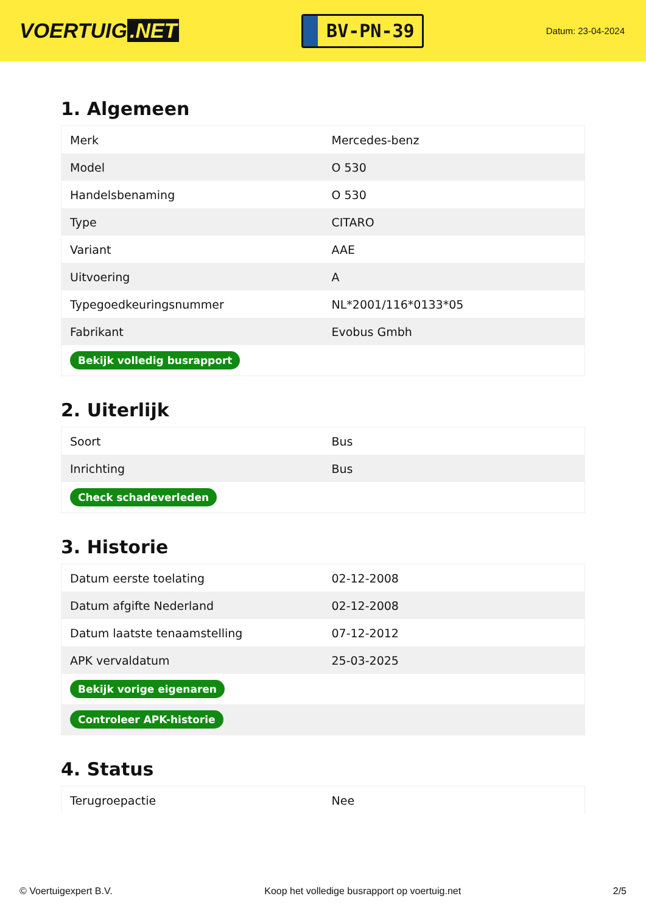VOERTUIG.NET
BV-PN-39
Datum: 23-04-2024
1. Algemeen
| Merk | Mercedes-benz |
| Model | O 530 |
| Handelsbenaming | O 530 |
| Type | CITARO |
| Variant | AAE |
| Uitvoering | A |
| Typegoedkeuringsnummer | NL*2001/116*0133*05 |
| Fabrikant | Evobus Gmbh |
| Bekijk volledig busrapport | |
2. Uiterlijk
| Soort | Bus |
| Inrichting | Bus |
| Check schadeverleden | |
3. Historie
| Datum eerste toelating | 02-12-2008 |
| Datum afgifte Nederland | 02-12-2008 |
| Datum laatste tenaamstelling | 07-12-2012 |
| APK vervaldatum | 25-03-2025 |
| Bekijk vorige eigenaren | |
| Controleer APK-historie | |
4. Status
| Terugroepactie | Nee |
© Voertuigexpert B.V. Koop het volledige busrapport op voertuig.net 2/5